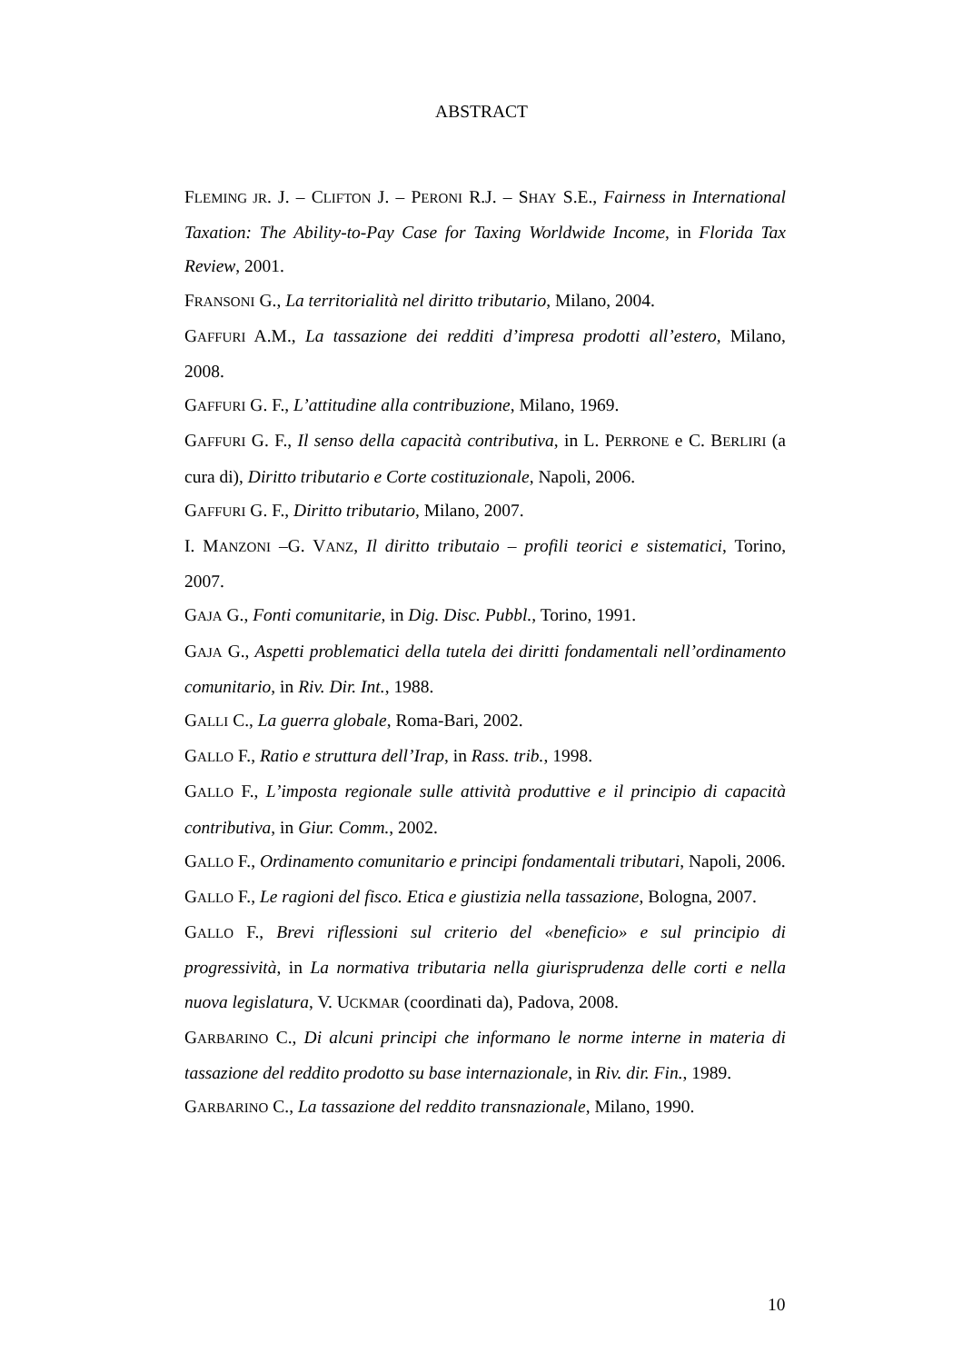ABSTRACT
FLEMING JR. J. – CLIFTON J. – PERONI R.J. – SHAY S.E., Fairness in International Taxation: The Ability-to-Pay Case for Taxing Worldwide Income, in Florida Tax Review, 2001.
FRANSONI G., La territorialità nel diritto tributario, Milano, 2004.
GAFFURI A.M., La tassazione dei redditi d’impresa prodotti all’estero, Milano, 2008.
GAFFURI G. F., L’attitudine alla contribuzione, Milano, 1969.
GAFFURI G. F., Il senso della capacità contributiva, in L. PERRONE e C. BERLIRI (a cura di), Diritto tributario e Corte costituzionale, Napoli, 2006.
GAFFURI G. F., Diritto tributario, Milano, 2007.
I. MANZONI –G. VANZ, Il diritto tributaio – profili teorici e sistematici, Torino, 2007.
GAJA G., Fonti comunitarie, in Dig. Disc. Pubbl., Torino, 1991.
GAJA G., Aspetti problematici della tutela dei diritti fondamentali nell’ordinamento comunitario, in Riv. Dir. Int., 1988.
GALLI C., La guerra globale, Roma-Bari, 2002.
GALLO F., Ratio e struttura dell’Irap, in Rass. trib., 1998.
GALLO F., L’imposta regionale sulle attività produttive e il principio di capacità contributiva, in Giur. Comm., 2002.
GALLO F., Ordinamento comunitario e principi fondamentali tributari, Napoli, 2006.
GALLO F., Le ragioni del fisco. Etica e giustizia nella tassazione, Bologna, 2007.
GALLO F., Brevi riflessioni sul criterio del «beneficio» e sul principio di progressività, in La normativa tributaria nella giurisprudenza delle corti e nella nuova legislatura, V. UCKMAR (coordinati da), Padova, 2008.
GARBARINO C., Di alcuni principi che informano le norme interne in materia di tassazione del reddito prodotto su base internazionale, in Riv. dir. Fin., 1989.
GARBARINO C., La tassazione del reddito transnazionale, Milano, 1990.
10